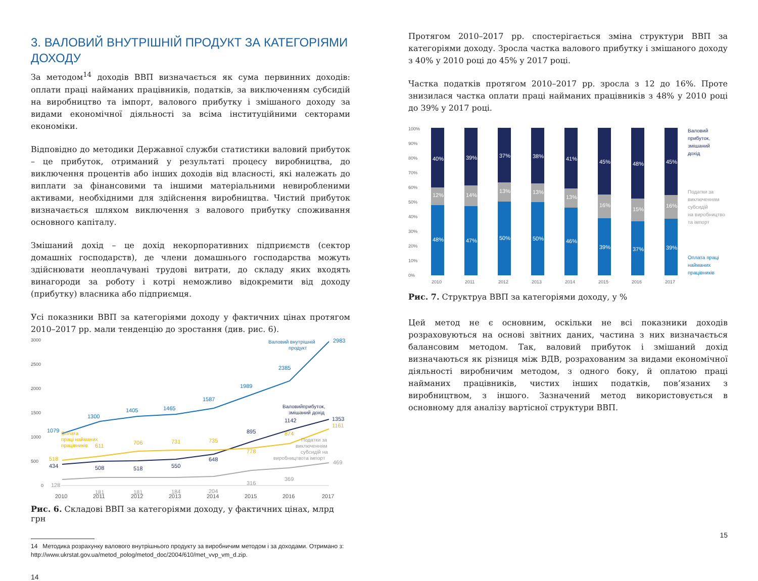3. ВАЛОВИЙ ВНУТРІШНІЙ ПРОДУКТ ЗА КАТЕГОРІЯМИ ДОХОДУ
За методом<sup>14</sup> доходів ВВП визначається як сума первинних доходів: оплати праці найманих працівників, податків, за виключенням субсидій на виробництво та імпорт, валового прибутку і змішаного доходу за видами економічної діяльності за всіма інституційними секторами економіки.
Відповідно до методики Державної служби статистики валовий прибуток – це прибуток, отриманий у результаті процесу виробництва, до виключення процентів або інших доходів від власності, які належать до виплати за фінансовими та іншими матеріальними невиробленими активами, необхідними для здійснення виробництва. Чистий прибуток визначається шляхом виключення з валового прибутку споживання основного капіталу.
Змішаний дохід – це дохід некорпоративних підприємств (сектор домашніх господарств), де члени домашнього господарства можуть здійснювати неоплачувані трудові витрати, до складу яких входять винагороди за роботу і котрі неможливо відокремити від доходу (прибутку) власника або підприємця.
Усі показники ВВП за категоріями доходу у фактичних цінах протягом 2010–2017 рр. мали тенденцію до зростання (див. рис. 6).
3000
2500
2000
1500
1000
500
0
1079
1300
1405
1465
1587
1989
2385
2983
Валовий внутрішній
продукт
434
508
518
550
648
895
1142
1353
Валовийприбуток,
змішаний дохід
518
611
706
731
735
778
874
1161
Оплата
праці найманих
працівників
128
181
181
184
204
316
369
469
Податки за
виключенням
субсидій на
виробництвота імпорт
2010
2011
2012
2013
2014
2015
2016
2017
Рис. 6. Складові ВВП за категоріями доходу, у фактичних цінах, млрд грн
14 Методика розрахунку валового внутрішнього продукту за виробничим методом і за доходами. Отримано з: http://www.ukrstat.gov.ua/metod_polog/metod_doc/2004/610/met_vvp_vm_d.zip.
14
Протягом 2010–2017 рр. спостерігається зміна структури ВВП за категоріями доходу. Зросла частка валового прибутку і змішаного доходу з 40% у 2010 році до 45% у 2017 році.
Частка податків протягом 2010–2017 рр. зросла з 12 до 16%. Проте знизилася частка оплати праці найманих працівників з 48% у 2010 році до 39% у 2017 році.
100%
90%
80%
70%
60%
50%
40%
30%
20%
10%
0%
40%
12%
48%
39%
14%
47%
37%
13%
50%
38%
13%
50%
41%
13%
46%
45%
16%
39%
48%
15%
37%
45%
16%
39%
2010
2011
2012
2013
2014
2015
2016
2017
Валовий
прибуток,
змішаний
дохід
Податки за
виключенням
субсидій
на виробництво
та імпорт
Оплата праці
найманих
працівників
Рис. 7. Структруа ВВП за категоріями доходу, у %
Цей метод не є основним, оскільки не всі показники доходів розраховуються на основі звітних даних, частина з них визначається балансовим методом. Так, валовий прибуток і змішаний дохід визначаються як різниця між ВДВ, розрахованим за видами економічної діяльності виробничим методом, з одного боку, й оплатою праці найманих працівників, чистих інших податків, пов’язаних з виробництвом, з іншого. Зазначений метод використовується в основному для аналізу вартісної структури ВВП.
15